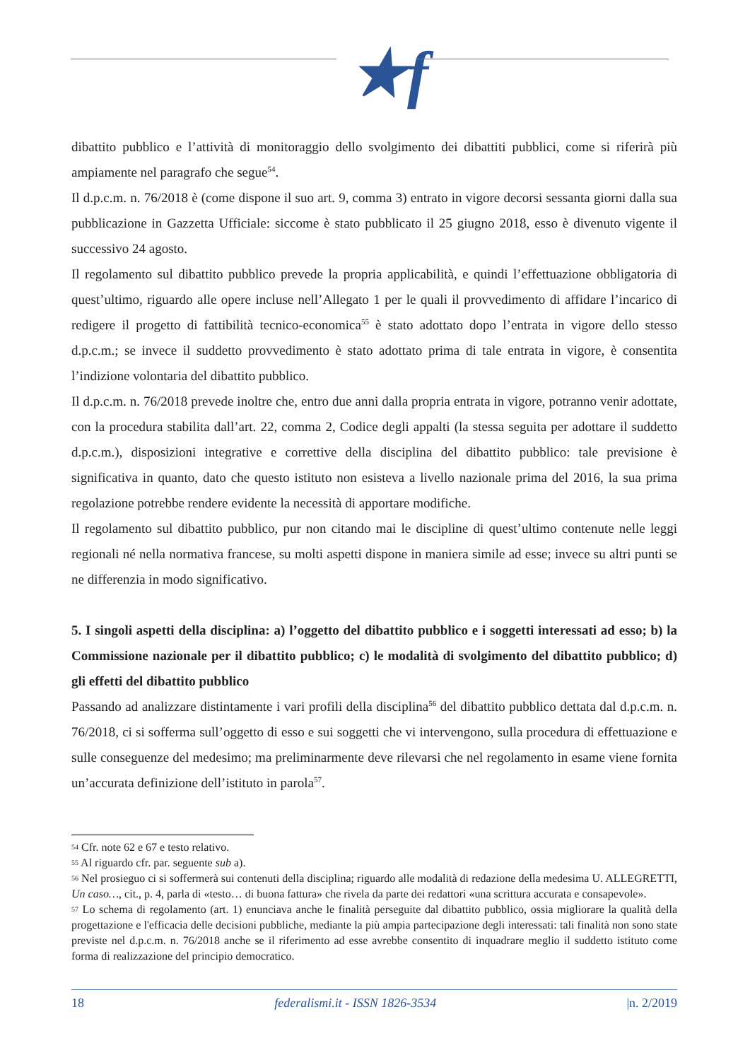★f
dibattito pubblico e l’attività di monitoraggio dello svolgimento dei dibattiti pubblici, come si riferirà più ampiamente nel paragrafo che segue<sup>54</sup>.
Il d.p.c.m. n. 76/2018 è (come dispone il suo art. 9, comma 3) entrato in vigore decorsi sessanta giorni dalla sua pubblicazione in Gazzetta Ufficiale: siccome è stato pubblicato il 25 giugno 2018, esso è divenuto vigente il successivo 24 agosto.
Il regolamento sul dibattito pubblico prevede la propria applicabilità, e quindi l’effettuazione obbligatoria di quest’ultimo, riguardo alle opere incluse nell’Allegato 1 per le quali il provvedimento di affidare l’incarico di redigere il progetto di fattibilità tecnico-economica<sup>55</sup> è stato adottato dopo l’entrata in vigore dello stesso d.p.c.m.; se invece il suddetto provvedimento è stato adottato prima di tale entrata in vigore, è consentita l’indizione volontaria del dibattito pubblico.
Il d.p.c.m. n. 76/2018 prevede inoltre che, entro due anni dalla propria entrata in vigore, potranno venir adottate, con la procedura stabilita dall’art. 22, comma 2, Codice degli appalti (la stessa seguita per adottare il suddetto d.p.c.m.), disposizioni integrative e correttive della disciplina del dibattito pubblico: tale previsione è significativa in quanto, dato che questo istituto non esisteva a livello nazionale prima del 2016, la sua prima regolazione potrebbe rendere evidente la necessità di apportare modifiche.
Il regolamento sul dibattito pubblico, pur non citando mai le discipline di quest’ultimo contenute nelle leggi regionali né nella normativa francese, su molti aspetti dispone in maniera simile ad esse; invece su altri punti se ne differenzia in modo significativo.
5. I singoli aspetti della disciplina: a) l’oggetto del dibattito pubblico e i soggetti interessati ad esso; b) la Commissione nazionale per il dibattito pubblico; c) le modalità di svolgimento del dibattito pubblico; d) gli effetti del dibattito pubblico
Passando ad analizzare distintamente i vari profili della disciplina<sup>56</sup> del dibattito pubblico dettata dal d.p.c.m. n. 76/2018, ci si sofferma sull’oggetto di esso e sui soggetti che vi intervengono, sulla procedura di effettuazione e sulle conseguenze del medesimo; ma preliminarmente deve rilevarsi che nel regolamento in esame viene fornita un’accurata definizione dell’istituto in parola<sup>57</sup>.
<sup>54</sup> Cfr. note 62 e 67 e testo relativo.
<sup>55</sup> Al riguardo cfr. par. seguente sub a).
<sup>56</sup> Nel prosieguo ci si soffermerà sui contenuti della disciplina; riguardo alle modalità di redazione della medesima U. ALLEGRETTI, Un caso…, cit., p. 4, parla di «testo… di buona fattura» che rivela da parte dei redattori «una scrittura accurata e consapevole».
<sup>57</sup> Lo schema di regolamento (art. 1) enunciava anche le finalità perseguite dal dibattito pubblico, ossia migliorare la qualità della progettazione e l'efficacia delle decisioni pubbliche, mediante la più ampia partecipazione degli interessati: tali finalità non sono state previste nel d.p.c.m. n. 76/2018 anche se il riferimento ad esse avrebbe consentito di inquadrare meglio il suddetto istituto come forma di realizzazione del principio democratico.
18 federalismi.it - ISSN 1826-3534 |n. 2/2019